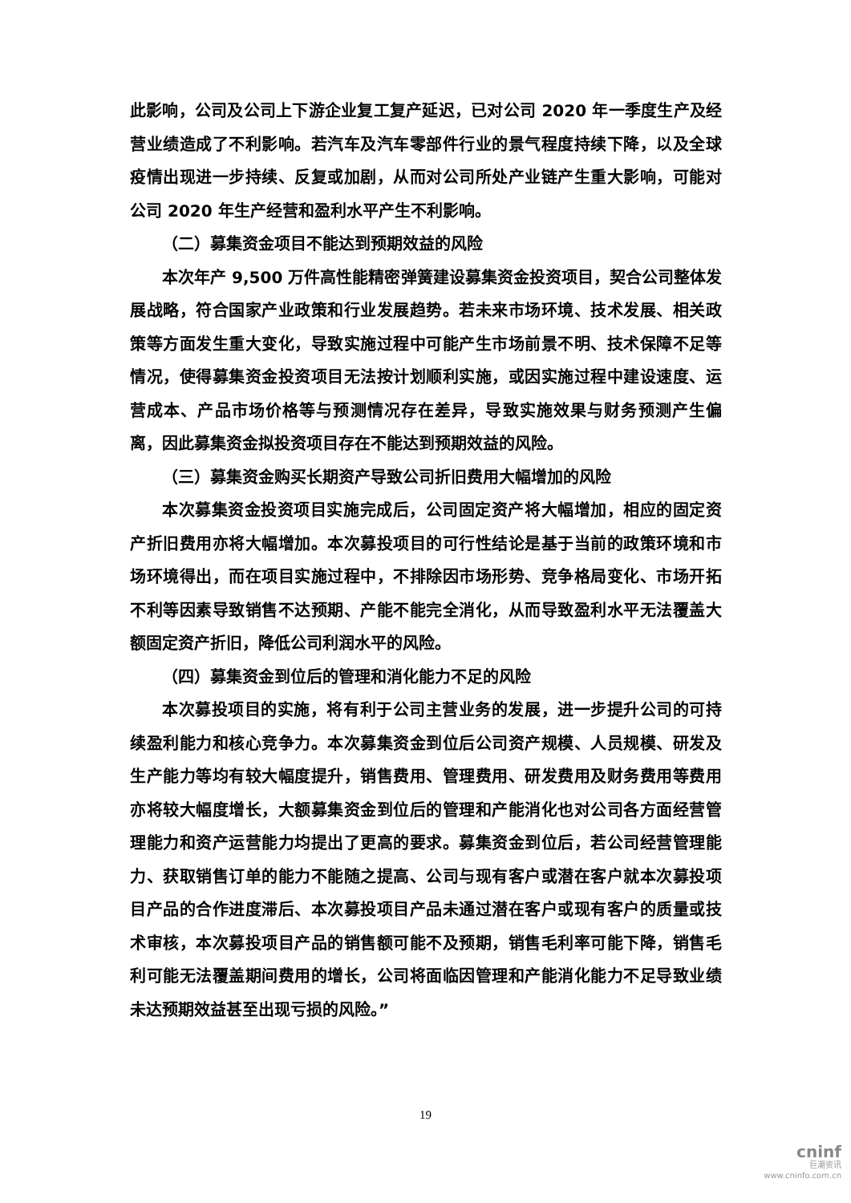此影响，公司及公司上下游企业复工复产延迟，已对公司 2020 年一季度生产及经营业绩造成了不利影响。若汽车及汽车零部件行业的景气程度持续下降，以及全球疫情出现进一步持续、反复或加剧，从而对公司所处产业链产生重大影响，可能对公司 2020 年生产经营和盈利水平产生不利影响。
（二）募集资金项目不能达到预期效益的风险
本次年产 9,500 万件高性能精密弹簧建设募集资金投资项目，契合公司整体发展战略，符合国家产业政策和行业发展趋势。若未来市场环境、技术发展、相关政策等方面发生重大变化，导致实施过程中可能产生市场前景不明、技术保障不足等情况，使得募集资金投资项目无法按计划顺利实施，或因实施过程中建设速度、运营成本、产品市场价格等与预测情况存在差异，导致实施效果与财务预测产生偏离，因此募集资金拟投资项目存在不能达到预期效益的风险。
（三）募集资金购买长期资产导致公司折旧费用大幅增加的风险
本次募集资金投资项目实施完成后，公司固定资产将大幅增加，相应的固定资产折旧费用亦将大幅增加。本次募投项目的可行性结论是基于当前的政策环境和市场环境得出，而在项目实施过程中，不排除因市场形势、竞争格局变化、市场开拓不利等因素导致销售不达预期、产能不能完全消化，从而导致盈利水平无法覆盖大额固定资产折旧，降低公司利润水平的风险。
（四）募集资金到位后的管理和消化能力不足的风险
本次募投项目的实施，将有利于公司主营业务的发展，进一步提升公司的可持续盈利能力和核心竞争力。本次募集资金到位后公司资产规模、人员规模、研发及生产能力等均有较大幅度提升，销售费用、管理费用、研发费用及财务费用等费用亦将较大幅度增长，大额募集资金到位后的管理和产能消化也对公司各方面经营管理能力和资产运营能力均提出了更高的要求。募集资金到位后，若公司经营管理能力、获取销售订单的能力不能随之提高、公司与现有客户或潜在客户就本次募投项目产品的合作进度滞后、本次募投项目产品未通过潜在客户或现有客户的质量或技术审核，本次募投项目产品的销售额可能不及预期，销售毛利率可能下降，销售毛利可能无法覆盖期间费用的增长，公司将面临因管理和产能消化能力不足导致业绩未达预期效益甚至出现亏损的风险。”
19
cninf
巨潮资讯
www.cninfo.com.cn